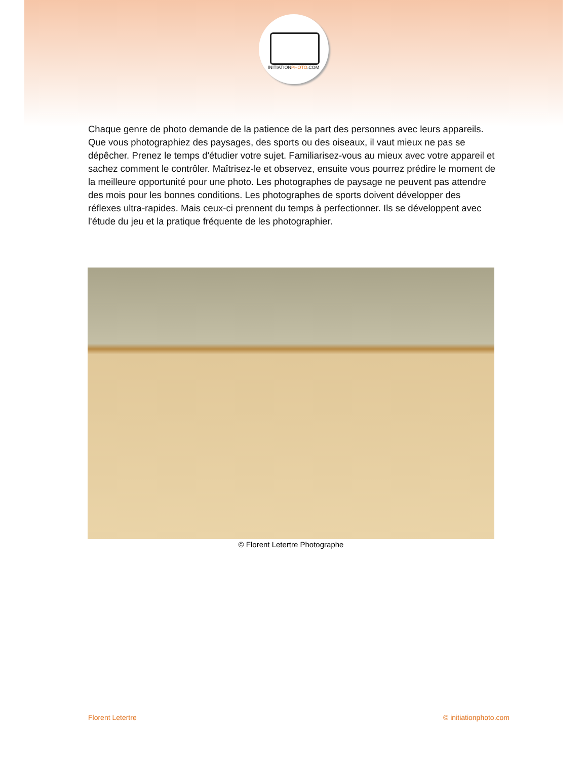INITIATIONPHOTO.COM
Chaque genre de photo demande de la patience de la part des personnes avec leurs appareils. Que vous photographiez des paysages, des sports ou des oiseaux, il vaut mieux ne pas se dépêcher. Prenez le temps d'étudier votre sujet. Familiarisez-vous au mieux avec votre appareil et sachez comment le contrôler. Maîtrisez-le et observez, ensuite vous pourrez prédire le moment de la meilleure opportunité pour une photo. Les photographes de paysage ne peuvent pas attendre des mois pour les bonnes conditions. Les photographes de sports doivent développer des réflexes ultra-rapides. Mais ceux-ci prennent du temps à perfectionner. Ils se développent avec l'étude du jeu et la pratique fréquente de les photographier.
© Florent Letertre Photographe
Florent Letertre © initiationphoto.com